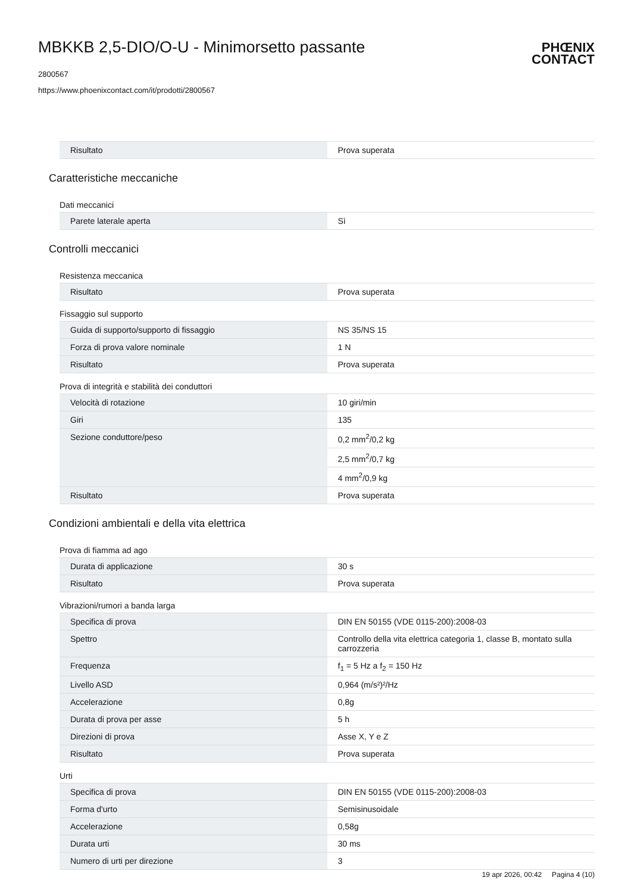MBKKB 2,5-DIO/O-U - Minimorsetto passante
2800567
https://www.phoenixcontact.com/it/prodotti/2800567
PHŒNIX
CONTACT
| Risultato | Prova superata |
Caratteristiche meccaniche
Dati meccanici
| Parete laterale aperta | Sì |
Controlli meccanici
Resistenza meccanica
| Risultato | Prova superata |
Fissaggio sul supporto
| Guida di supporto/supporto di fissaggio | NS 35/NS 15 |
| Forza di prova valore nominale | 1 N |
| Risultato | Prova superata |
Prova di integrità e stabilità dei conduttori
| Velocità di rotazione | 10 giri/min |
| Giri | 135 |
| Sezione conduttore/peso | 0,2 mm<sup>2</sup>/0,2 kg |
| | 2,5 mm<sup>2</sup>/0,7 kg |
| | 4 mm<sup>2</sup>/0,9 kg |
| Risultato | Prova superata |
Condizioni ambientali e della vita elettrica
Prova di fiamma ad ago
| Durata di applicazione | 30 s |
| Risultato | Prova superata |
Vibrazioni/rumori a banda larga
| Specifica di prova | DIN EN 50155 (VDE 0115-200):2008-03 |
| Spettro | Controllo della vita elettrica categoria 1, classe B, montato sulla carrozzeria |
| Frequenza | f<sub>1</sub> = 5 Hz a f<sub>2</sub> = 150 Hz |
| Livello ASD | 0,964 (m/s²)²/Hz |
| Accelerazione | 0,8g |
| Durata di prova per asse | 5 h |
| Direzioni di prova | Asse X, Y e Z |
| Risultato | Prova superata |
Urti
| Specifica di prova | DIN EN 50155 (VDE 0115-200):2008-03 |
| Forma d'urto | Semisinusoidale |
| Accelerazione | 0,58g |
| Durata urti | 30 ms |
| Numero di urti per direzione | 3 |
19 apr 2026, 00:42 Pagina 4 (10)